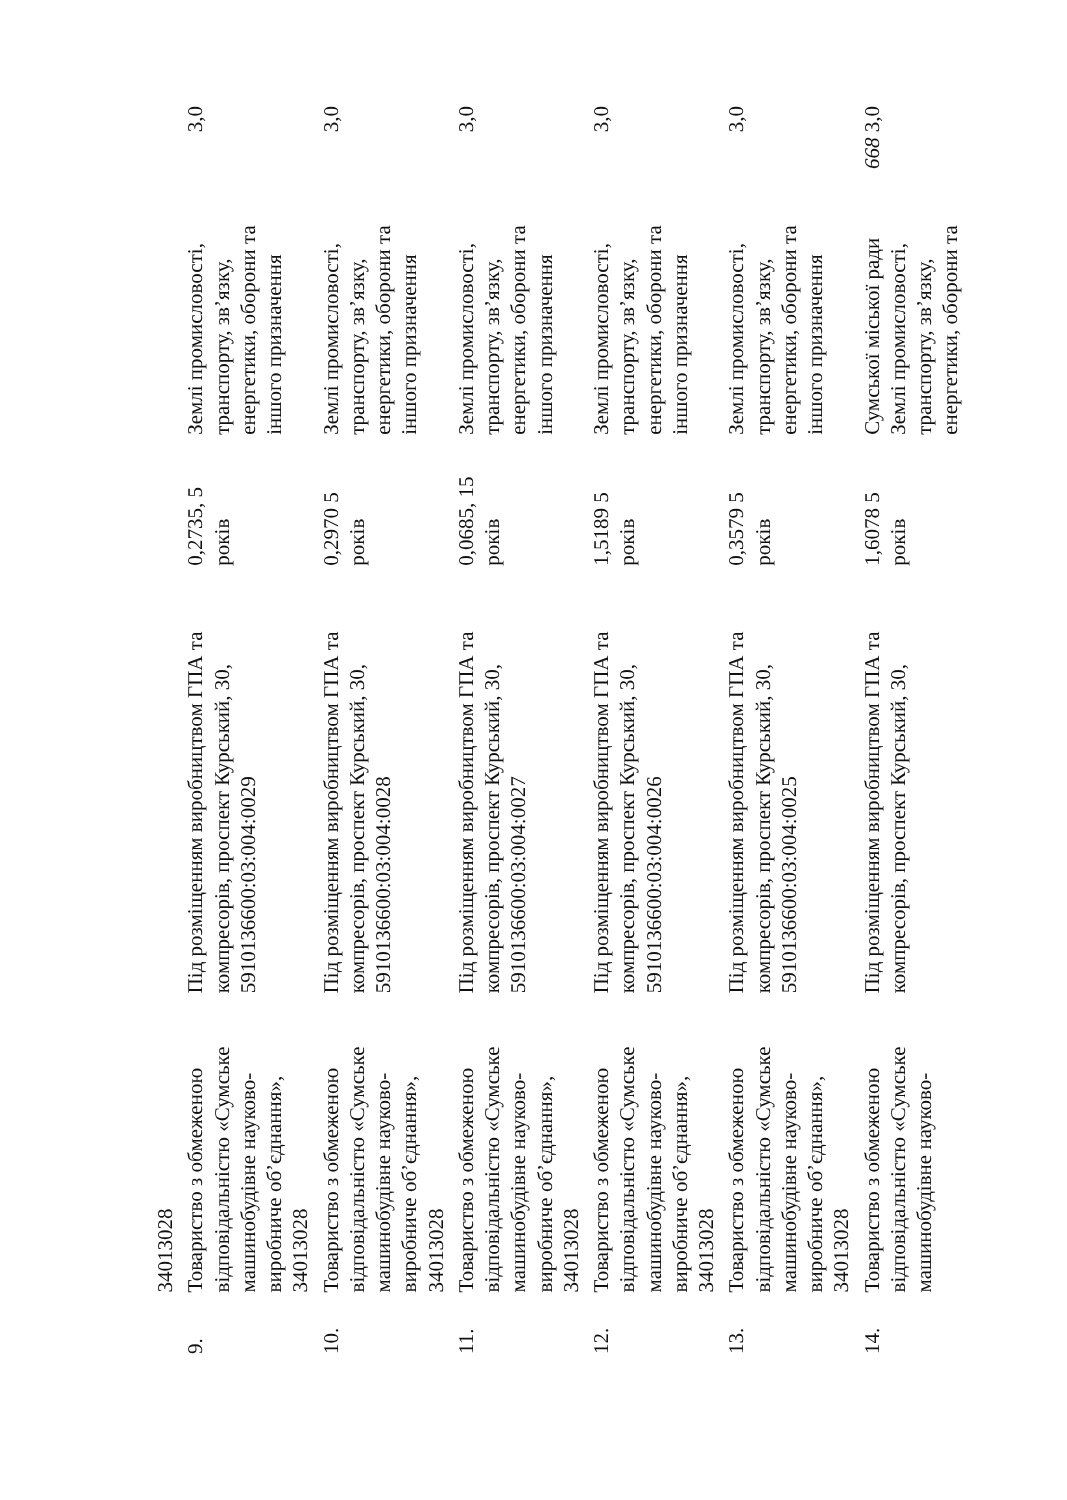| | 34013028 | | | | |
| 9. | Товариство з обмеженою відповідальністю «Сумське машинобудівне науково-виробниче об’єднання», 34013028 | Під розміщенням виробництвом ГПА та компресорів, проспект Курський, 30, 5910136600:03:004:0029 | 0,2735, 5 років | Землі промисловості, транспорту, зв’язку, енергетики, оборони та іншого призначення | 3,0 |
| 10. | Товариство з обмеженою відповідальністю «Сумське машинобудівне науково-виробниче об’єднання», 34013028 | Під розміщенням виробництвом ГПА та компресорів, проспект Курський, 30, 5910136600:03:004:0028 | 0,2970 5 років | Землі промисловості, транспорту, зв’язку, енергетики, оборони та іншого призначення | 3,0 |
| 11. | Товариство з обмеженою відповідальністю «Сумське машинобудівне науково-виробниче об’єднання», 34013028 | Під розміщенням виробництвом ГПА та компресорів, проспект Курський, 30, 5910136600:03:004:0027 | 0,0685, 15 років | Землі промисловості, транспорту, зв’язку, енергетики, оборони та іншого призначення | 3,0 |
| 12. | Товариство з обмеженою відповідальністю «Сумське машинобудівне науково-виробниче об’єднання», 34013028 | Під розміщенням виробництвом ГПА та компресорів, проспект Курський, 30, 5910136600:03:004:0026 | 1,5189 5 років | Землі промисловості, транспорту, зв’язку, енергетики, оборони та іншого призначення | 3,0 |
| 13. | Товариство з обмеженою відповідальністю «Сумське машинобудівне науково-виробниче об’єднання», 34013028 | Під розміщенням виробництвом ГПА та компресорів, проспект Курський, 30, 5910136600:03:004:0025 | 0,3579 5 років | Землі промисловості, транспорту, зв’язку, енергетики, оборони та іншого призначення | 3,0 |
| 14. | Товариство з обмеженою відповідальністю «Сумське машинобудівне науково- | Під розміщенням виробництвом ГПА та компресорів, проспект Курський, 30, | 1,6078 5 років | Сумської міської ради Землі промисловості, транспорту, зв’язку, енергетики, оборони та | 668 3,0 |